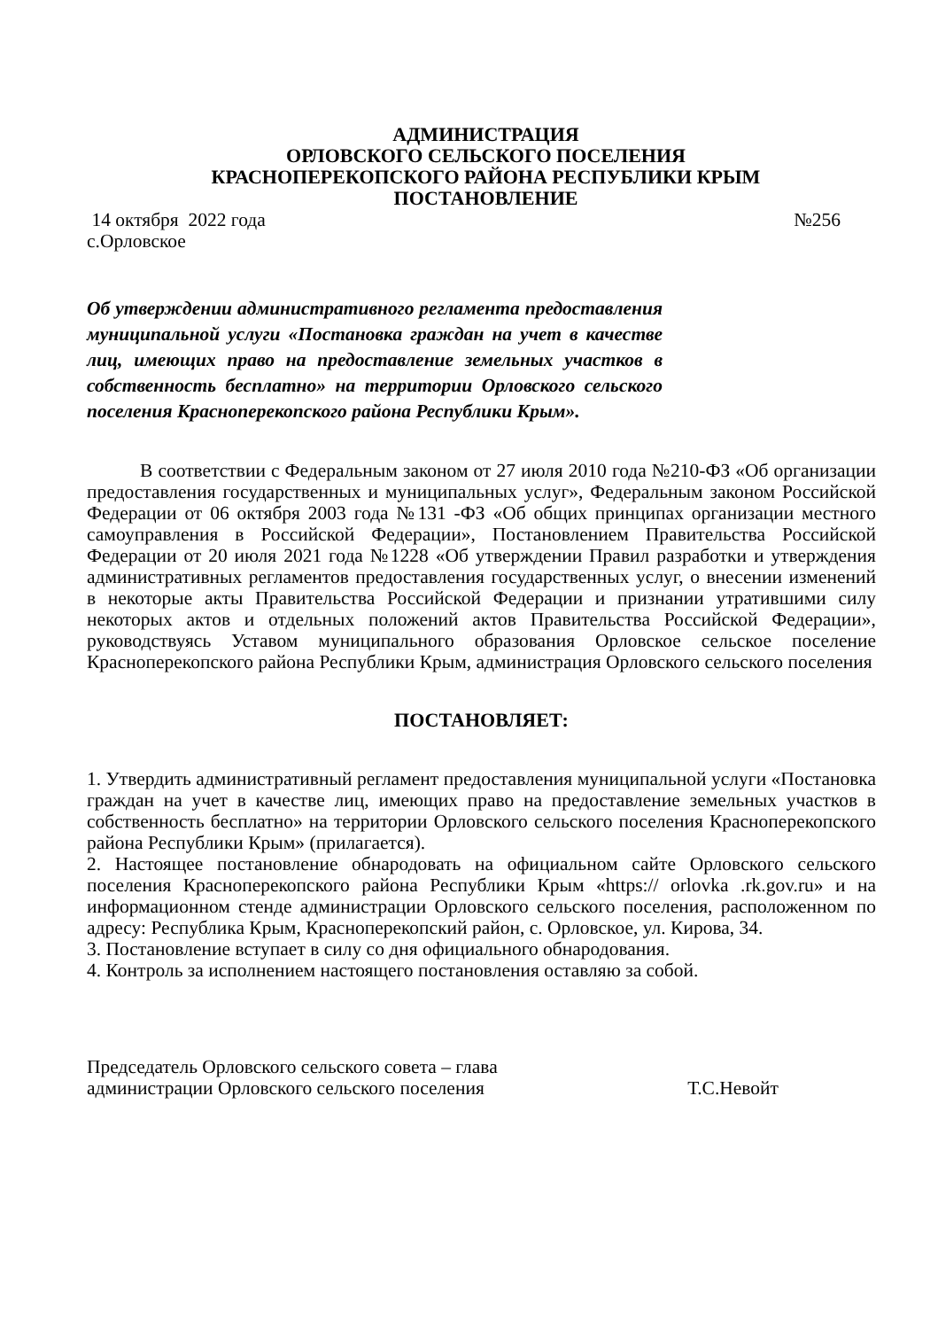АДМИНИСТРАЦИЯ
ОРЛОВСКОГО СЕЛЬСКОГО ПОСЕЛЕНИЯ
КРАСНОПЕРЕКОПСКОГО РАЙОНА РЕСПУБЛИКИ КРЫМ
ПОСТАНОВЛЕНИЕ
14 октября 2022 года №256
с.Орловское
Об утверждении административного регламента предоставления муниципальной услуги «Постановка граждан на учет в качестве лиц, имеющих право на предоставление земельных участков в собственность бесплатно» на территории Орловского сельского поселения Красноперекопского района Республики Крым».
В соответствии с Федеральным законом от 27 июля 2010 года №210-ФЗ «Об организации предоставления государственных и муниципальных услуг», Федеральным законом Российской Федерации от 06 октября 2003 года №131 -ФЗ «Об общих принципах организации местного самоуправления в Российской Федерации», Постановлением Правительства Российской Федерации от 20 июля 2021 года №1228 «Об утверждении Правил разработки и утверждения административных регламентов предоставления государственных услуг, о внесении изменений в некоторые акты Правительства Российской Федерации и признании утратившими силу некоторых актов и отдельных положений актов Правительства Российской Федерации», руководствуясь Уставом муниципального образования Орловское сельское поселение Красноперекопского района Республики Крым, администрация Орловского сельского поселения
ПОСТАНОВЛЯЕТ:
1. Утвердить административный регламент предоставления муниципальной услуги «Постановка граждан на учет в качестве лиц, имеющих право на предоставление земельных участков в собственность бесплатно» на территории Орловского сельского поселения Красноперекопского района Республики Крым» (прилагается).
2. Настоящее постановление обнародовать на официальном сайте Орловского сельского поселения Красноперекопского района Республики Крым «https:// orlovka .rk.gov.ru» и на информационном стенде администрации Орловского сельского поселения, расположенном по адресу: Республика Крым, Красноперекопский район, с. Орловское, ул. Кирова, 34.
3. Постановление вступает в силу со дня официального обнародования.
4. Контроль за исполнением настоящего постановления оставляю за собой.
Председатель Орловского сельского совета – глава
администрации Орловского сельского поселения
Т.С.Невойт